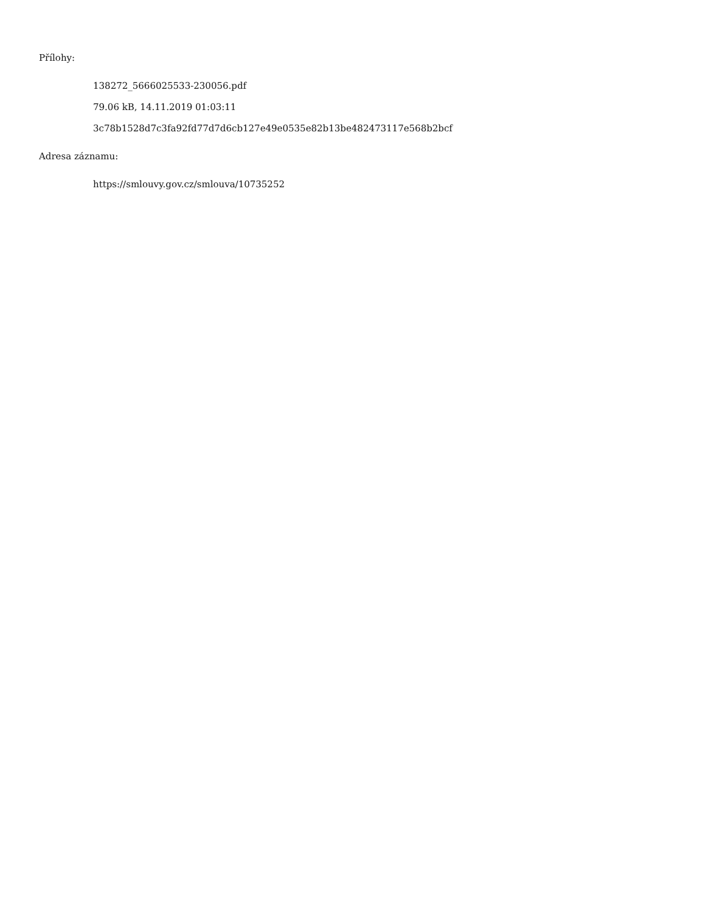Přílohy:
138272_5666025533-230056.pdf
79.06 kB, 14.11.2019 01:03:11
3c78b1528d7c3fa92fd77d7d6cb127e49e0535e82b13be482473117e568b2bcf
Adresa záznamu:
https://smlouvy.gov.cz/smlouva/10735252